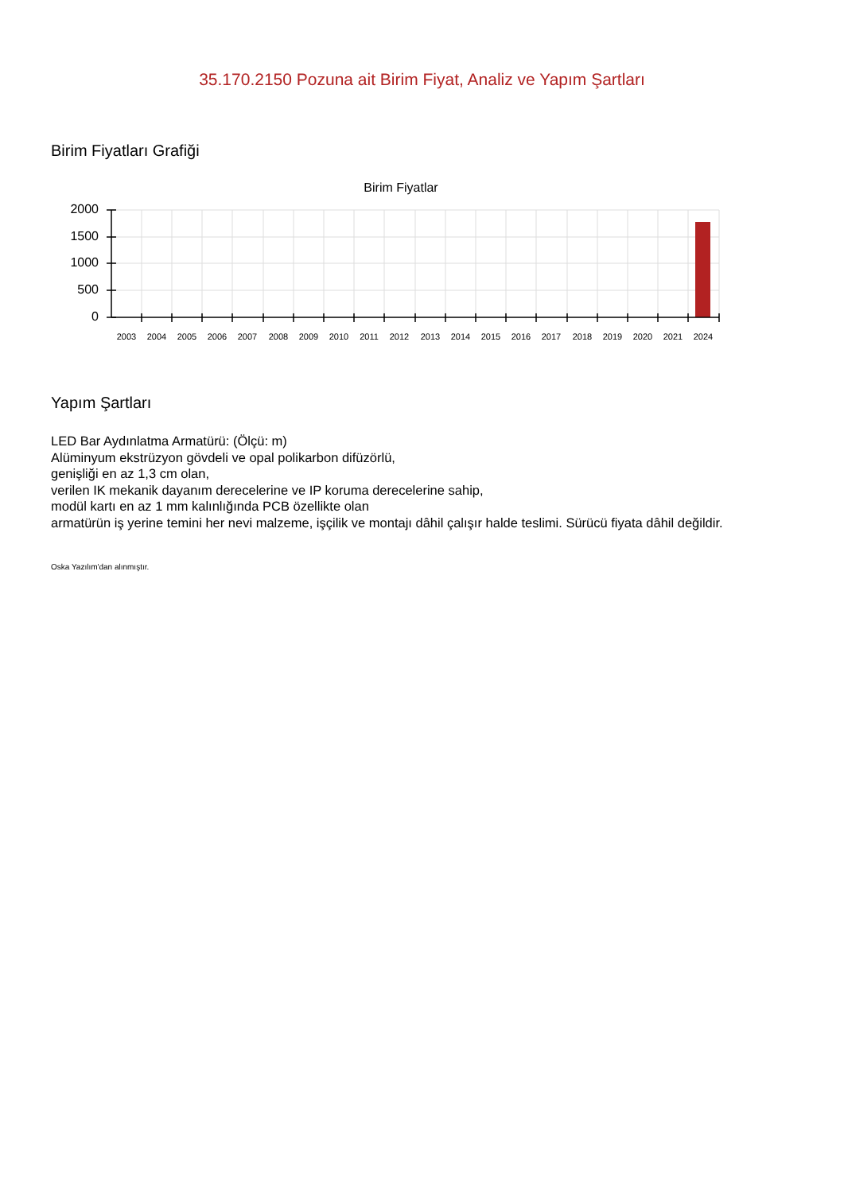35.170.2150 Pozuna ait Birim Fiyat, Analiz ve Yapım Şartları
Birim Fiyatları Grafiği
Birim Fiyatlar
2000
1500
1000
500
0
2003 2004 2005 2006 2007 2008 2009 2010 2011 2012 2013 2014 2015 2016 2017 2018 2019 2020 2021 2024
Yapım Şartları
LED Bar Aydınlatma Armatürü: (Ölçü: m)
Alüminyum ekstrüzyon gövdeli ve opal polikarbon difüzörlü,
genişliği en az 1,3 cm olan,
verilen IK mekanik dayanım derecelerine ve IP koruma derecelerine sahip,
modül kartı en az 1 mm kalınlığında PCB özellikte olan
armatürün iş yerine temini her nevi malzeme, işçilik ve montajı dâhil çalışır halde teslimi. Sürücü fiyata dâhil değildir.
Oska Yazılım'dan alınmıştır.